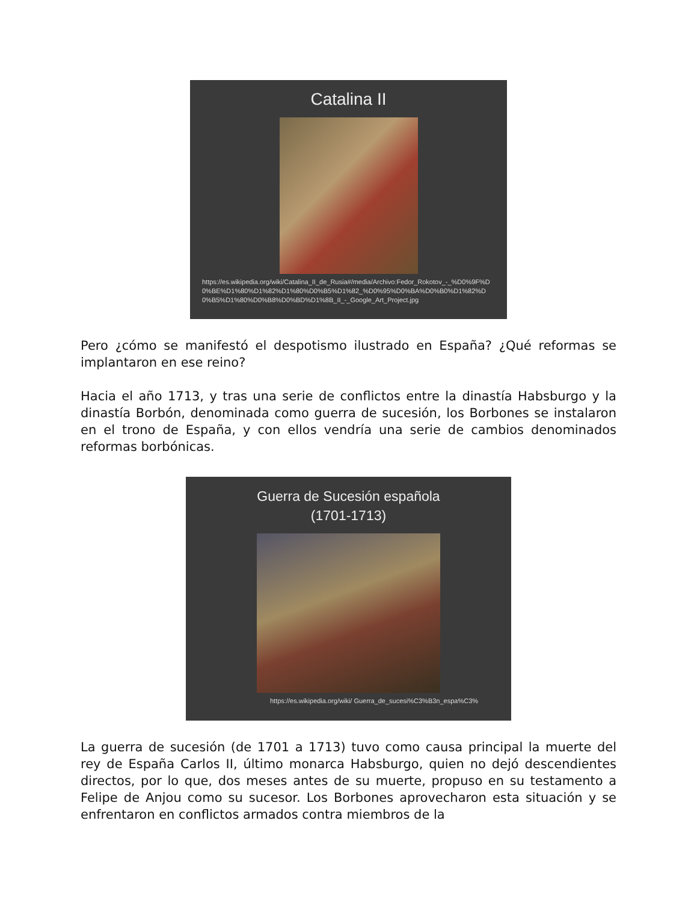Catalina II
https://es.wikipedia.org/wiki/Catalina_II_de_Rusia#/media/Archivo:Fedor_Rokotov_-_%D0%9F%D0%BE%D1%80%D1%82%D1%80%D0%B5%D1%82_%D0%95%D0%BA%D0%B0%D1%82%D0%B5%D1%80%D0%B8%D0%BD%D1%8B_II_-_Google_Art_Project.jpg
Pero ¿cómo se manifestó el despotismo ilustrado en España? ¿Qué reformas se implantaron en ese reino?
Hacia el año 1713, y tras una serie de conflictos entre la dinastía Habsburgo y la dinastía Borbón, denominada como guerra de sucesión, los Borbones se instalaron en el trono de España, y con ellos vendría una serie de cambios denominados reformas borbónicas.
Guerra de Sucesión española
(1701-1713)
https://es.wikipedia.org/wiki/ Guerra_de_sucesi%C3%B3n_espa%C3%
La guerra de sucesión (de 1701 a 1713) tuvo como causa principal la muerte del rey de España Carlos II, último monarca Habsburgo, quien no dejó descendientes directos, por lo que, dos meses antes de su muerte, propuso en su testamento a Felipe de Anjou como su sucesor. Los Borbones aprovecharon esta situación y se enfrentaron en conflictos armados contra miembros de la